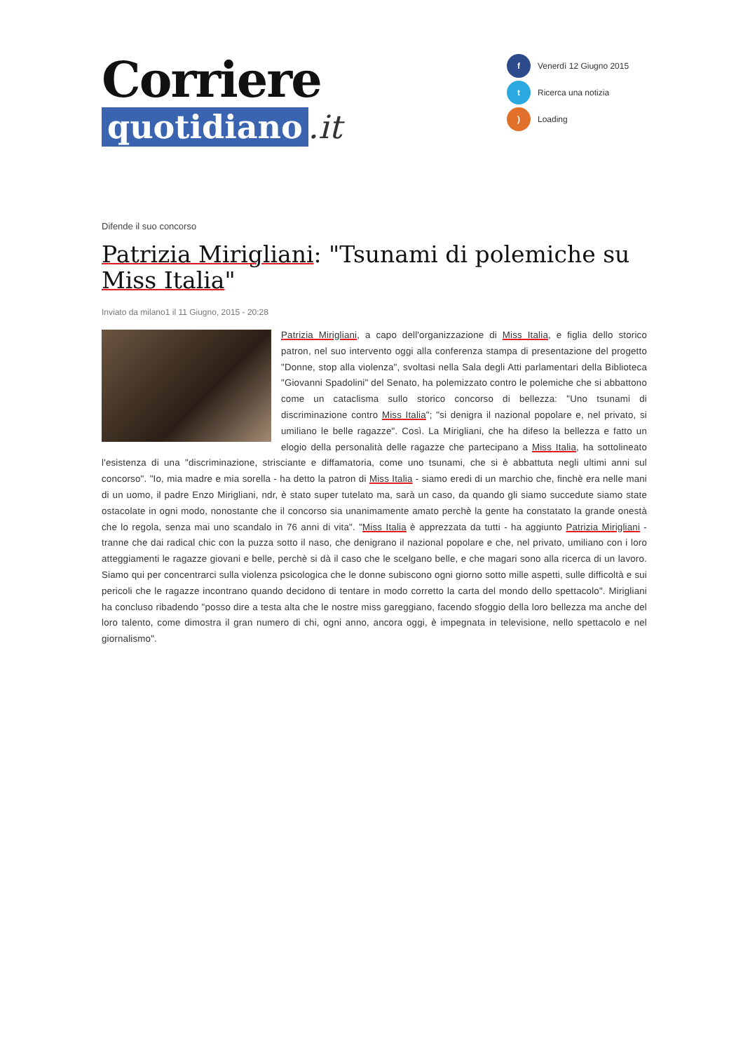Corriere
quotidiano.it
f Venerdì 12 Giugno 2015
t Ricerca una notizia
) Loading
Difende il suo concorso
Patrizia Mirigliani: "Tsunami di polemiche su Miss Italia"
Inviato da milano1 il 11 Giugno, 2015 - 20:28
Patrizia Mirigliani, a capo dell'organizzazione di Miss Italia, e figlia dello storico patron, nel suo intervento oggi alla conferenza stampa di presentazione del progetto "Donne, stop alla violenza", svoltasi nella Sala degli Atti parlamentari della Biblioteca "Giovanni Spadolini" del Senato, ha polemizzato contro le polemiche che si abbattono come un cataclisma sullo storico concorso di bellezza: "Uno tsunami di discriminazione contro Miss Italia"; "si denigra il nazional popolare e, nel privato, si umiliano le belle ragazze". Così. La Mirigliani, che ha difeso la bellezza e fatto un elogio della personalità delle ragazze che partecipano a Miss Italia, ha sottolineato l'esistenza di una "discriminazione, strisciante e diffamatoria, come uno tsunami, che si è abbattuta negli ultimi anni sul concorso". "Io, mia madre e mia sorella - ha detto la patron di Miss Italia - siamo eredi di un marchio che, finchè era nelle mani di un uomo, il padre Enzo Mirigliani, ndr, è stato super tutelato ma, sarà un caso, da quando gli siamo succedute siamo state ostacolate in ogni modo, nonostante che il concorso sia unanimamente amato perchè la gente ha constatato la grande onestà che lo regola, senza mai uno scandalo in 76 anni di vita". "Miss Italia è apprezzata da tutti - ha aggiunto Patrizia Mirigliani - tranne che dai radical chic con la puzza sotto il naso, che denigrano il nazional popolare e che, nel privato, umiliano con i loro atteggiamenti le ragazze giovani e belle, perchè si dà il caso che le scelgano belle, e che magari sono alla ricerca di un lavoro. Siamo qui per concentrarci sulla violenza psicologica che le donne subiscono ogni giorno sotto mille aspetti, sulle difficoltà e sui pericoli che le ragazze incontrano quando decidono di tentare in modo corretto la carta del mondo dello spettacolo". Mirigliani ha concluso ribadendo "posso dire a testa alta che le nostre miss gareggiano, facendo sfoggio della loro bellezza ma anche del loro talento, come dimostra il gran numero di chi, ogni anno, ancora oggi, è impegnata in televisione, nello spettacolo e nel giornalismo".